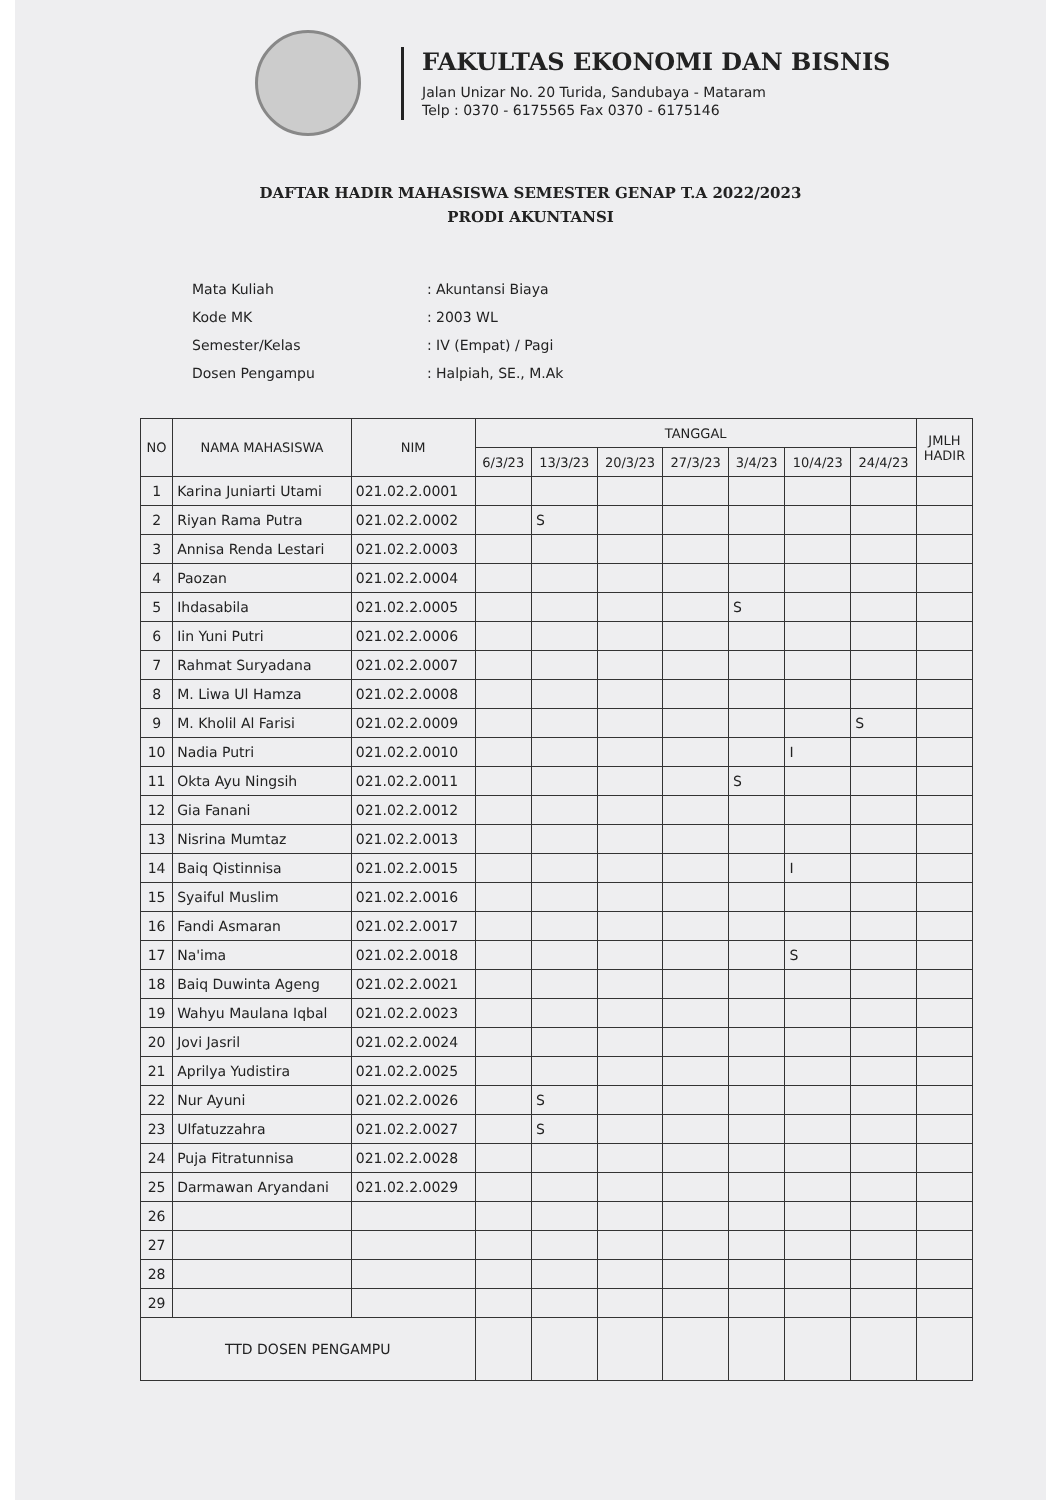FAKULTAS EKONOMI DAN BISNIS
Jalan Unizar No. 20 Turida, Sandubaya - Mataram
Telp : 0370 - 6175565 Fax 0370 - 6175146
DAFTAR HADIR MAHASISWA SEMESTER GENAP T.A 2022/2023
PRODI AKUNTANSI
| Mata Kuliah | : Akuntansi Biaya |
| Kode MK | : 2003 WL |
| Semester/Kelas | : IV (Empat) / Pagi |
| Dosen Pengampu | : Halpiah, SE., M.Ak |
| NO | NAMA MAHASISWA | NIM | TANGGAL | | | | | | | JMLH HADIR |
| --- | --- | --- | --- | --- | --- | --- | --- | --- | --- | --- |
| | | | 6/3/23 | 13/3/23 | 20/3/23 | 27/3/23 | 3/4/23 | 10/4/23 | 24/4/23 | |
| 1 | Karina Juniarti Utami | 021.02.2.0001 | | | | | | | | |
| 2 | Riyan Rama Putra | 021.02.2.0002 | | S | | | | | | |
| 3 | Annisa Renda Lestari | 021.02.2.0003 | | | | | | | | |
| 4 | Paozan | 021.02.2.0004 | | | | | | | | |
| 5 | Ihdasabila | 021.02.2.0005 | | | | | S | | | |
| 6 | Iin Yuni Putri | 021.02.2.0006 | | | | | | | | |
| 7 | Rahmat Suryadana | 021.02.2.0007 | | | | | | | | |
| 8 | M. Liwa Ul Hamza | 021.02.2.0008 | | | | | | | | |
| 9 | M. Kholil Al Farisi | 021.02.2.0009 | | | | | | | S | |
| 10 | Nadia Putri | 021.02.2.0010 | | | | | | I | | |
| 11 | Okta Ayu Ningsih | 021.02.2.0011 | | | | | S | | | |
| 12 | Gia Fanani | 021.02.2.0012 | | | | | | | | |
| 13 | Nisrina Mumtaz | 021.02.2.0013 | | | | | | | | |
| 14 | Baiq Qistinnisa | 021.02.2.0015 | | | | | | I | | |
| 15 | Syaiful Muslim | 021.02.2.0016 | | | | | | | | |
| 16 | Fandi Asmaran | 021.02.2.0017 | | | | | | | | |
| 17 | Na'ima | 021.02.2.0018 | | | | | | S | | |
| 18 | Baiq Duwinta Ageng | 021.02.2.0021 | | | | | | | | |
| 19 | Wahyu Maulana Iqbal | 021.02.2.0023 | | | | | | | | |
| 20 | Jovi Jasril | 021.02.2.0024 | | | | | | | | |
| 21 | Aprilya Yudistira | 021.02.2.0025 | | | | | | | | |
| 22 | Nur Ayuni | 021.02.2.0026 | | S | | | | | | |
| 23 | Ulfatuzzahra | 021.02.2.0027 | | S | | | | | | |
| 24 | Puja Fitratunnisa | 021.02.2.0028 | | | | | | | | |
| 25 | Darmawan Aryandani | 021.02.2.0029 | | | | | | | | |
| 26 | | | | | | | | | | |
| 27 | | | | | | | | | | |
| 28 | | | | | | | | | | |
| 29 | | | | | | | | | | |
| TTD DOSEN PENGAMPU | | | | | | | | | | |